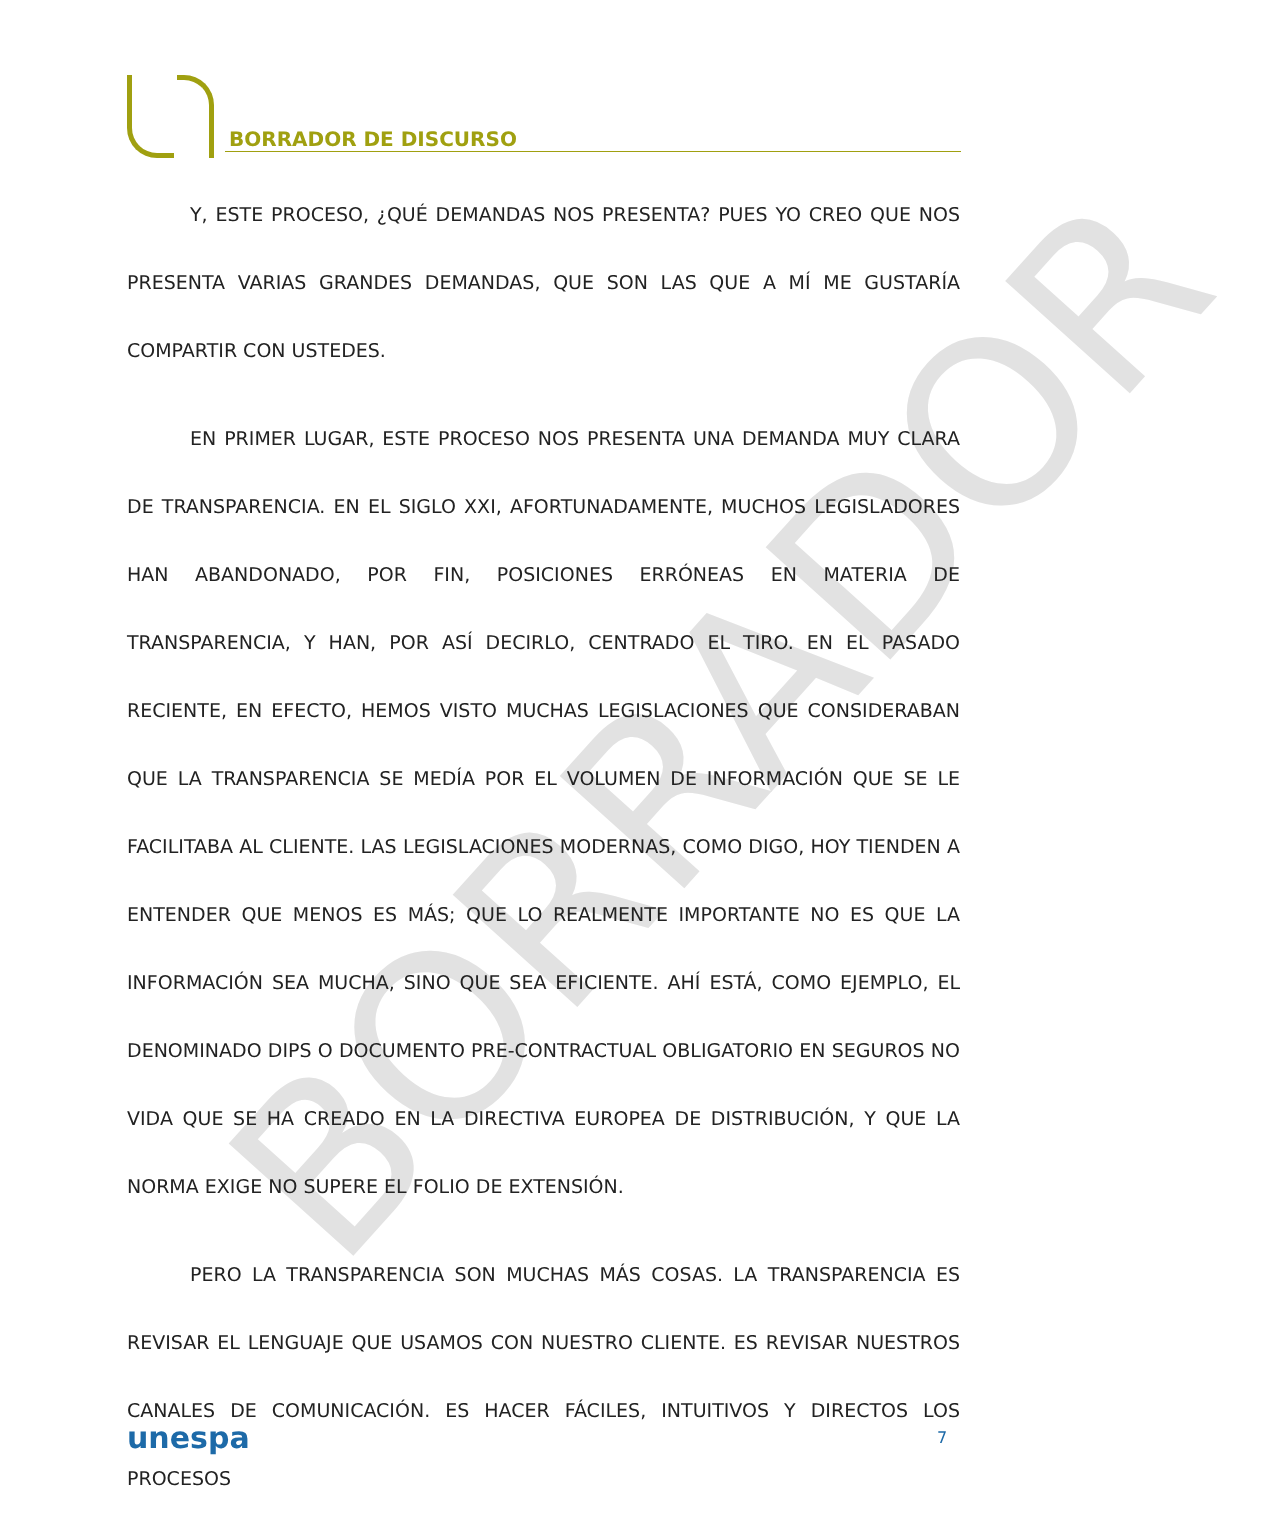BORRADOR
BORRADOR DE DISCURSO
Y, ESTE PROCESO, ¿QUÉ DEMANDAS NOS PRESENTA? PUES YO CREO QUE NOS PRESENTA VARIAS GRANDES DEMANDAS, QUE SON LAS QUE A MÍ ME GUSTARÍA COMPARTIR CON USTEDES.
EN PRIMER LUGAR, ESTE PROCESO NOS PRESENTA UNA DEMANDA MUY CLARA DE TRANSPARENCIA. EN EL SIGLO XXI, AFORTUNADAMENTE, MUCHOS LEGISLADORES HAN ABANDONADO, POR FIN, POSICIONES ERRÓNEAS EN MATERIA DE TRANSPARENCIA, Y HAN, POR ASÍ DECIRLO, CENTRADO EL TIRO. EN EL PASADO RECIENTE, EN EFECTO, HEMOS VISTO MUCHAS LEGISLACIONES QUE CONSIDERABAN QUE LA TRANSPARENCIA SE MEDÍA POR EL VOLUMEN DE INFORMACIÓN QUE SE LE FACILITABA AL CLIENTE. LAS LEGISLACIONES MODERNAS, COMO DIGO, HOY TIENDEN A ENTENDER QUE MENOS ES MÁS; QUE LO REALMENTE IMPORTANTE NO ES QUE LA INFORMACIÓN SEA MUCHA, SINO QUE SEA EFICIENTE. AHÍ ESTÁ, COMO EJEMPLO, EL DENOMINADO DIPS O DOCUMENTO PRE-CONTRACTUAL OBLIGATORIO EN SEGUROS NO VIDA QUE SE HA CREADO EN LA DIRECTIVA EUROPEA DE DISTRIBUCIÓN, Y QUE LA NORMA EXIGE NO SUPERE EL FOLIO DE EXTENSIÓN.
PERO LA TRANSPARENCIA SON MUCHAS MÁS COSAS. LA TRANSPARENCIA ES REVISAR EL LENGUAJE QUE USAMOS CON NUESTRO CLIENTE. ES REVISAR NUESTROS CANALES DE COMUNICACIÓN. ES HACER FÁCILES, INTUITIVOS Y DIRECTOS LOS PROCESOS
unespa 7